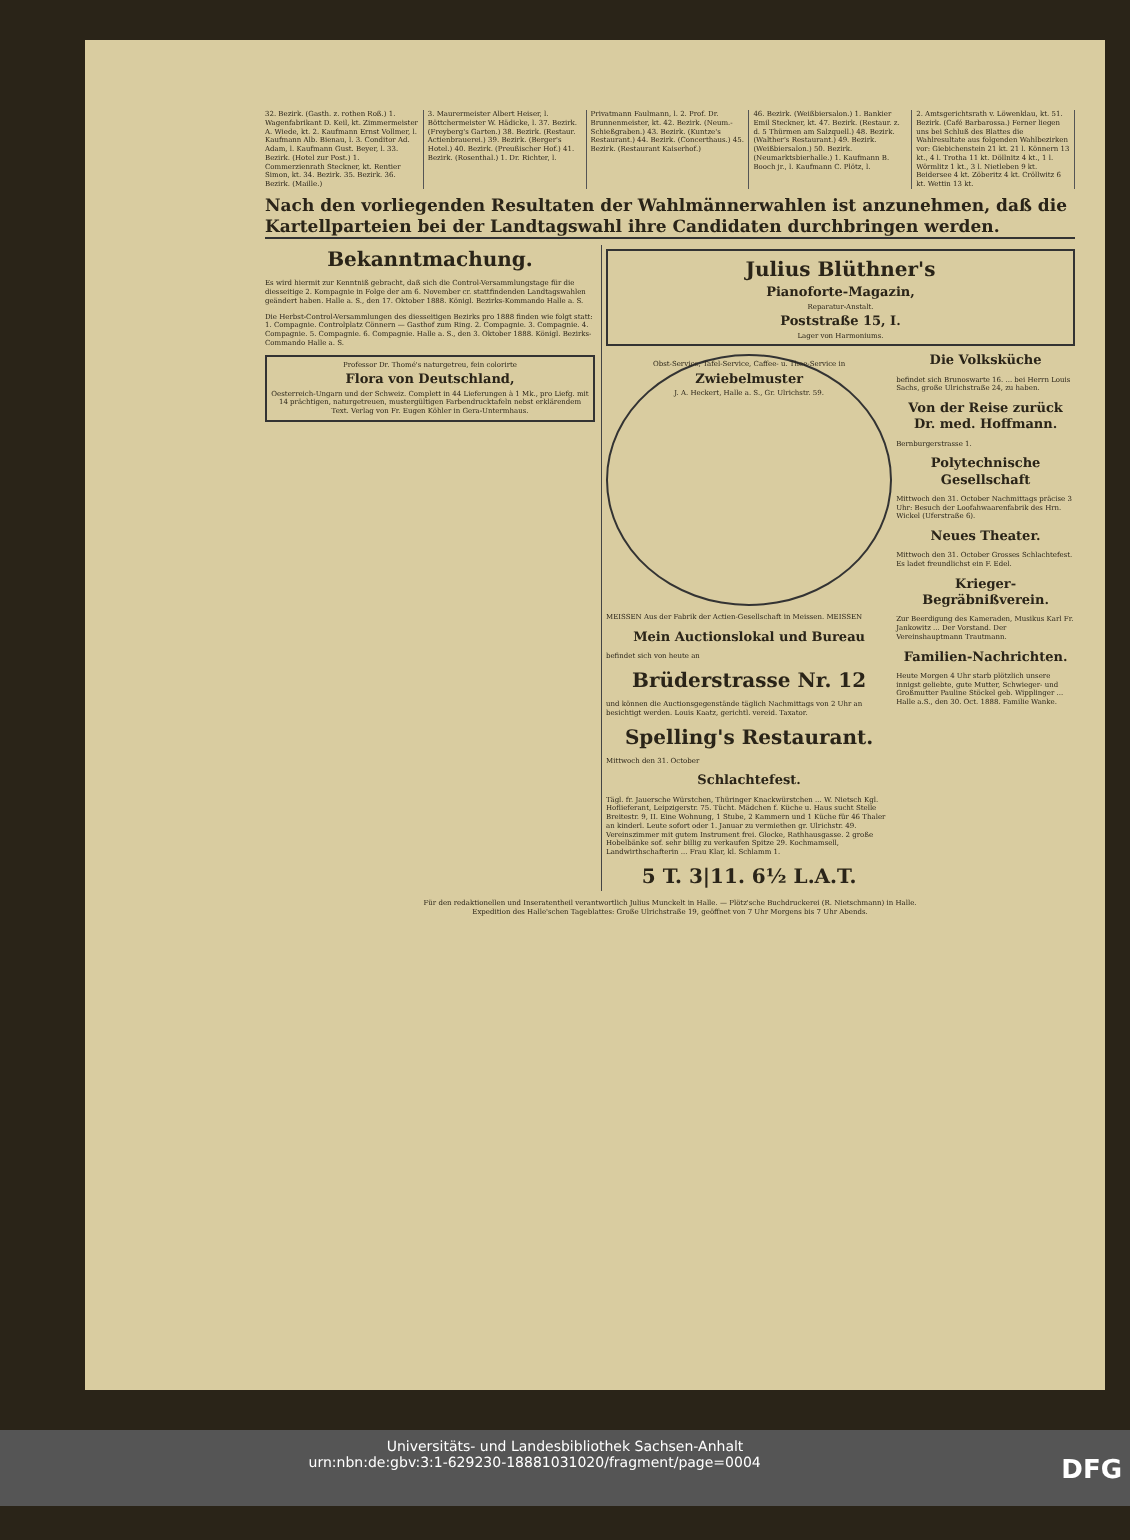32. Bezirk. (Gasth. z. rothen Roß.) 1. Wagenfabrikant D. Keil, kt. Zimmermeister A. Wiede, kt. 2. Kaufmann Ernst Vollmer, l. Kaufmann Alb. Bienau, l. 3. Conditor Ad. Adam, l. Kaufmann Gust. Beyer, l. 33. Bezirk. (Hotel zur Post.) 1. Commerzienrath Steckner, kt. Rentier Simon, kt. 34. Bezirk. 35. Bezirk. 36. Bezirk. (Maille.)
3. Maurermeister Albert Heiser, l. Böttchermeister W. Hädicke, l. 37. Bezirk. (Freyberg's Garten.) 38. Bezirk. (Restaur. Actienbrauerei.) 39. Bezirk. (Berger's Hotel.) 40. Bezirk. (Preußischer Hof.) 41. Bezirk. (Rosenthal.) 1. Dr. Richter, l.
Privatmann Faulmann, l. 2. Prof. Dr. Brunnenmeister, kt. 42. Bezirk. (Neum.-Schießgraben.) 43. Bezirk. (Kuntze's Restaurant.) 44. Bezirk. (Concerthaus.) 45. Bezirk. (Restaurant Kaiserhof.)
46. Bezirk. (Weißbiersalon.) 1. Bankier Emil Steckner, kt. 47. Bezirk. (Restaur. z. d. 5 Thürmen am Salzquell.) 48. Bezirk. (Walther's Restaurant.) 49. Bezirk. (Weißbiersalon.) 50. Bezirk. (Neumarktsbierhalle.) 1. Kaufmann B. Booch jr., l. Kaufmann C. Plötz, l.
2. Amtsgerichtsrath v. Löwenklau, kt. 51. Bezirk. (Café Barbarossa.) Ferner liegen uns bei Schluß des Blattes die Wahlresultate aus folgenden Wahlbezirken vor: Giebichenstein 21 kt. 21 l. Könnern 13 kt., 4 l. Trotha 11 kt. Döllnitz 4 kt., 1 l. Wörmlitz 1 kt., 3 l. Nietleben 9 kt. Beidersee 4 kt. Zöberitz 4 kt. Cröllwitz 6 kt. Wettin 13 kt.
Nach den vorliegenden Resultaten der Wahlmännerwahlen ist anzunehmen, daß die Kartellparteien bei der Landtagswahl ihre Candidaten durchbringen werden.
Bekanntmachung.
Es wird hiermit zur Kenntniß gebracht, daß sich die Control-Versammlungstage für die diesseitige 2. Kompagnie in Folge der am 6. November cr. stattfindenden Landtagswahlen geändert haben. Halle a. S., den 17. Oktober 1888. Königl. Bezirks-Kommando Halle a. S.
Die Herbst-Control-Versammlungen des diesseitigen Bezirks pro 1888 finden wie folgt statt: 1. Compagnie. Controlplatz Cönnern — Gasthof zum Ring. 2. Compagnie. 3. Compagnie. 4. Compagnie. 5. Compagnie. 6. Compagnie. Halle a. S., den 3. Oktober 1888. Königl. Bezirks-Commando Halle a. S.
Professor Dr. Thomé's naturgetreu, fein colorirte
Flora von Deutschland,
Oesterreich-Ungarn und der Schweiz. Complett in 44 Lieferungen à 1 Mk., pro Liefg. mit 14 prächtigen, naturgetreuen, mustergültigen Farbendrucktafeln nebst erklärendem Text. Verlag von Fr. Eugen Köhler in Gera-Untermhaus.
Julius Blüthner's
Pianoforte-Magazin,
Reparatur-Anstalt.
Poststraße 15, I.
Lager von Harmoniums.
Obst-Service, Tafel-Service, Caffee- u. Thee-Service in
Zwiebelmuster
J. A. Heckert, Halle a. S., Gr. Ulrichstr. 59.
MEISSEN Aus der Fabrik der Actien-Gesellschaft in Meissen. MEISSEN
Mein Auctionslokal und Bureau
befindet sich von heute an
Brüderstrasse Nr. 12
und können die Auctionsgegenstände täglich Nachmittags von 2 Uhr an besichtigt werden. Louis Kaatz, gerichtl. vereid. Taxator.
Spelling's Restaurant.
Mittwoch den 31. October
Schlachtefest.
Tägl. fr. Jauersche Würstchen, Thüringer Knackwürstchen ... W. Nietsch Kgl. Hoflieferant, Leipzigerstr. 75. Tücht. Mädchen f. Küche u. Haus sucht Stelle Breitestr. 9, II. Eine Wohnung, 1 Stube, 2 Kammern und 1 Küche für 46 Thaler an kinderl. Leute sofort oder 1. Januar zu vermiethen gr. Ulrichstr. 49. Vereinszimmer mit gutem Instrument frei. Glocke, Rathhausgasse. 2 große Hobelbänke sof. sehr billig zu verkaufen Spitze 29. Kochmamsell, Landwirthschafterin ... Frau Klar, kl. Schlamm 1.
5 T. 3|11. 6½ L.A.T.
Die Volksküche
befindet sich Brunoswarte 16. ... bei Herrn Louis Sachs, große Ulrichstraße 24, zu haben.
Von der Reise zurück Dr. med. Hoffmann.
Bernburgerstrasse 1.
Polytechnische Gesellschaft
Mittwoch den 31. October Nachmittags präcise 3 Uhr: Besuch der Loofahwaarenfabrik des Hrn. Wickel (Uferstraße 6).
Neues Theater.
Mittwoch den 31. October Grosses Schlachtefest. Es ladet freundlichst ein F. Edel.
Krieger-Begräbnißverein.
Zur Beerdigung des Kameraden, Musikus Karl Fr. Jankowitz ... Der Vorstand. Der Vereinshauptmann Trautmann.
Familien-Nachrichten.
Heute Morgen 4 Uhr starb plötzlich unsere innigst geliebte, gute Mutter, Schwieger- und Großmutter Pauline Stöckel geb. Wipplinger ... Halle a.S., den 30. Oct. 1888. Familie Wanke.
Für den redaktionellen und Inseratentheil verantwortlich Julius Munckelt in Halle. — Plötz'sche Buchdruckerei (R. Nietschmann) in Halle.
Expedition des Halle'schen Tageblattes: Große Ulrichstraße 19, geöffnet von 7 Uhr Morgens bis 7 Uhr Abends.
Universitäts- und Landesbibliothek Sachsen-Anhalt
urn:nbn:de:gbv:3:1-629230-18881031020/fragment/page=0004 DFG